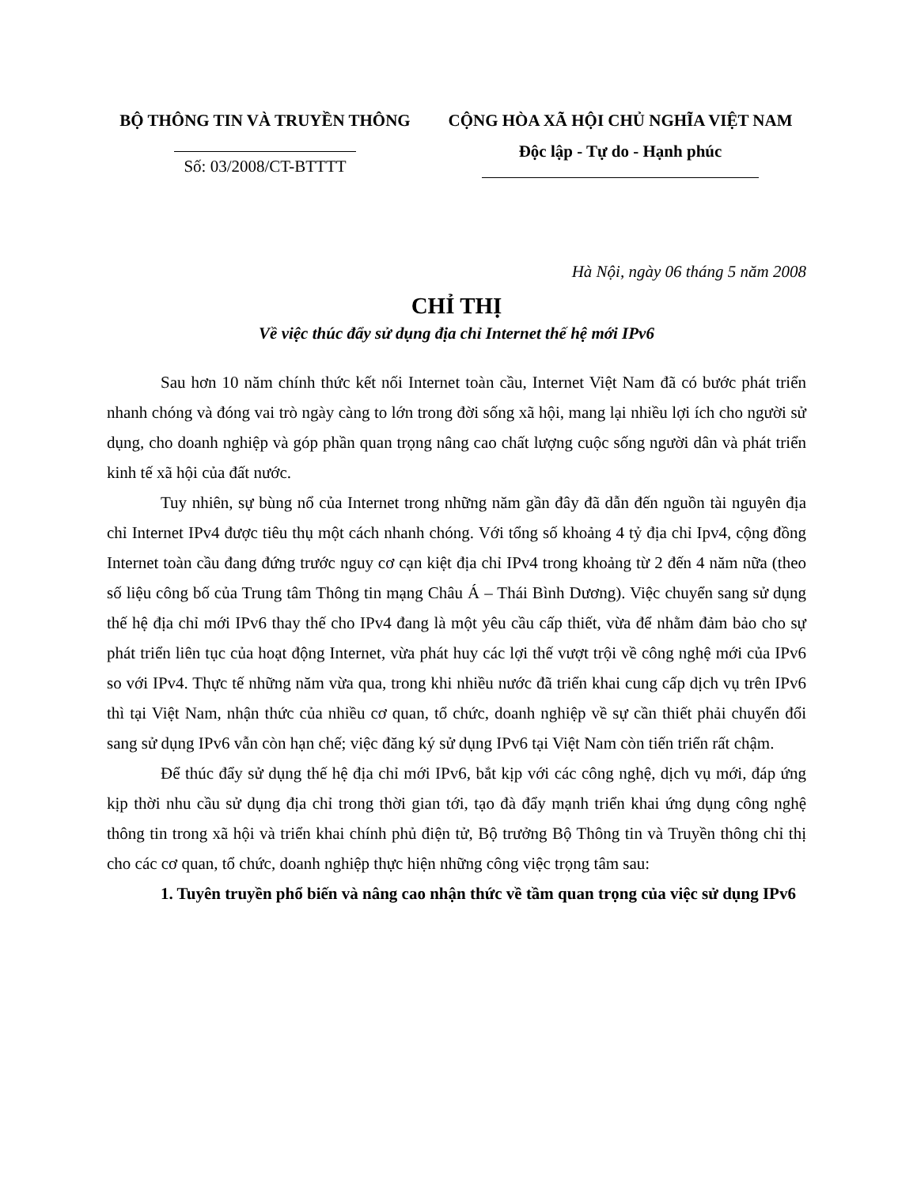BỘ THÔNG TIN VÀ TRUYỀN THÔNG
Số: 03/2008/CT-BTTTT
CỘNG HÒA XÃ HỘI CHỦ NGHĨA VIỆT NAM
Độc lập - Tự do - Hạnh phúc
Hà Nội, ngày 06 tháng 5 năm 2008
CHỈ THỊ
Về việc thúc đẩy sử dụng địa chỉ Internet thế hệ mới IPv6
Sau hơn 10 năm chính thức kết nối Internet toàn cầu, Internet Việt Nam đã có bước phát triển nhanh chóng và đóng vai trò ngày càng to lớn trong đời sống xã hội, mang lại nhiều lợi ích cho người sử dụng, cho doanh nghiệp và góp phần quan trọng nâng cao chất lượng cuộc sống người dân và phát triển kinh tế xã hội của đất nước.
Tuy nhiên, sự bùng nổ của Internet trong những năm gần đây đã dẫn đến nguồn tài nguyên địa chỉ Internet IPv4 được tiêu thụ một cách nhanh chóng. Với tổng số khoảng 4 tỷ địa chỉ Ipv4, cộng đồng Internet toàn cầu đang đứng trước nguy cơ cạn kiệt địa chỉ IPv4 trong khoảng từ 2 đến 4 năm nữa (theo số liệu công bố của Trung tâm Thông tin mạng Châu Á – Thái Bình Dương). Việc chuyển sang sử dụng thế hệ địa chỉ mới IPv6 thay thế cho IPv4 đang là một yêu cầu cấp thiết, vừa để nhằm đảm bảo cho sự phát triển liên tục của hoạt động Internet, vừa phát huy các lợi thế vượt trội về công nghệ mới của IPv6 so với IPv4. Thực tế những năm vừa qua, trong khi nhiều nước đã triển khai cung cấp dịch vụ trên IPv6 thì tại Việt Nam, nhận thức của nhiều cơ quan, tổ chức, doanh nghiệp về sự cần thiết phải chuyển đổi sang sử dụng IPv6 vẫn còn hạn chế; việc đăng ký sử dụng IPv6 tại Việt Nam còn tiến triển rất chậm.
Để thúc đẩy sử dụng thế hệ địa chỉ mới IPv6, bắt kịp với các công nghệ, dịch vụ mới, đáp ứng kịp thời nhu cầu sử dụng địa chỉ trong thời gian tới, tạo đà đẩy mạnh triển khai ứng dụng công nghệ thông tin trong xã hội và triển khai chính phủ điện tử, Bộ trưởng Bộ Thông tin và Truyền thông chỉ thị cho các cơ quan, tổ chức, doanh nghiệp thực hiện những công việc trọng tâm sau:
1. Tuyên truyền phổ biến và nâng cao nhận thức về tầm quan trọng của việc sử dụng IPv6